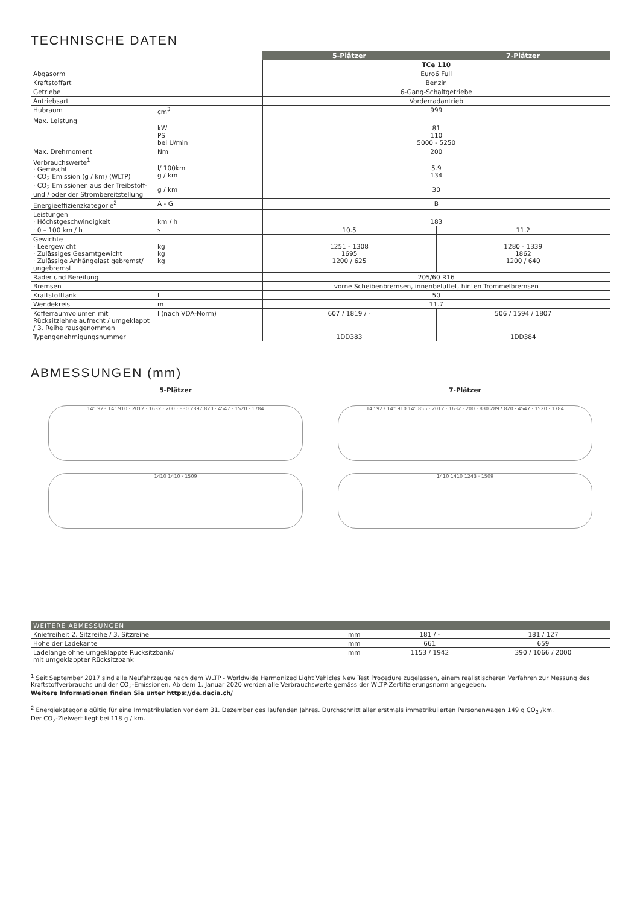TECHNISCHE DATEN
| | | 5-Plätzer | 7-Plätzer |
| | | TCe 110 | |
| Abgasorm | | Euro6 Full | |
| Kraftstoffart | | Benzin | |
| Getriebe | | 6-Gang-Schaltgetriebe | |
| Antriebsart | | Vorderradantrieb | |
| Hubraum | cm<sup>3</sup> | 999 | |
| Max. Leistung | kW PS bei U/min | 81 110 5000 - 5250 | |
| Max. Drehmoment | Nm | 200 | |
| Verbrauchswerte<sup>1</sup> · Gemischt · CO<sub>2</sub> Emission (g / km) (WLTP) · CO<sub>2</sub> Emissionen aus der Treibstoff- und / oder der Strombereitstellung | l/ 100km g / km g / km | 5.9 134 30 | |
| Energieeffizienzkategorie<sup>2</sup> | A - G | B | |
| Leistungen · Höchstgeschwindigkeit | km / h | 183 | |
| · 0 – 100 km / h | s | 10.5 | 11.2 |
| Gewichte · Leergewicht · Zulässiges Gesamtgewicht · Zulässige Anhängelast gebremst/ ungebremst | kg kg kg | 1251 - 1308 1695 1200 / 625 | 1280 - 1339 1862 1200 / 640 |
| Räder und Bereifung | | 205/60 R16 | |
| Bremsen | | vorne Scheibenbremsen, innenbelüftet, hinten Trommelbremsen | |
| Kraftstofftank | l | 50 | |
| Wendekreis | m | 11.7 | |
| Kofferraumvolumen mit Rücksitzlehne aufrecht / umgeklappt / 3. Reihe rausgenommen | l (nach VDA-Norm) | 607 / 1819 / - | 506 / 1594 / 1807 |
| Typengenehmigungsnummer | | 1DD383 | 1DD384 |
ABMESSUNGEN (mm)
5-Plätzer
14° 923 14° 910 · 2012 · 1632 · 200 · 830 2897 820 · 4547 · 1520 · 1784
1410 1410 · 1509
7-Plätzer
14° 923 14° 910 14° 855 · 2012 · 1632 · 200 · 830 2897 820 · 4547 · 1520 · 1784
1410 1410 1243 · 1509
| WEITERE ABMESSUNGEN | | | |
| --- | --- | --- | --- |
| Kniefreiheit 2. Sitzreihe / 3. Sitzreihe | mm | 181 / - | 181 / 127 |
| Höhe der Ladekante | mm | 661 | 659 |
| Ladelänge ohne umgeklappte Rücksitzbank/ mit umgeklappter Rücksitzbank | mm | 1153 / 1942 | 390 / 1066 / 2000 |
<sup>1</sup> Seit September 2017 sind alle Neufahrzeuge nach dem WLTP - Worldwide Harmonized Light Vehicles New Test Procedure zugelassen, einem realistischeren Verfahren zur Messung des Kraftstoffverbrauchs und der CO<sub>2</sub>-Emissionen. Ab dem 1. Januar 2020 werden alle Verbrauchswerte gemäss der WLTP-Zertifizierungsnorm angegeben.
Weitere Informationen finden Sie unter https://de.dacia.ch/
<sup>2</sup> Energiekategorie gültig für eine Immatrikulation vor dem 31. Dezember des laufenden Jahres. Durchschnitt aller erstmals immatrikulierten Personenwagen 149 g CO<sub>2</sub> /km.
Der CO<sub>2</sub>-Zielwert liegt bei 118 g / km.